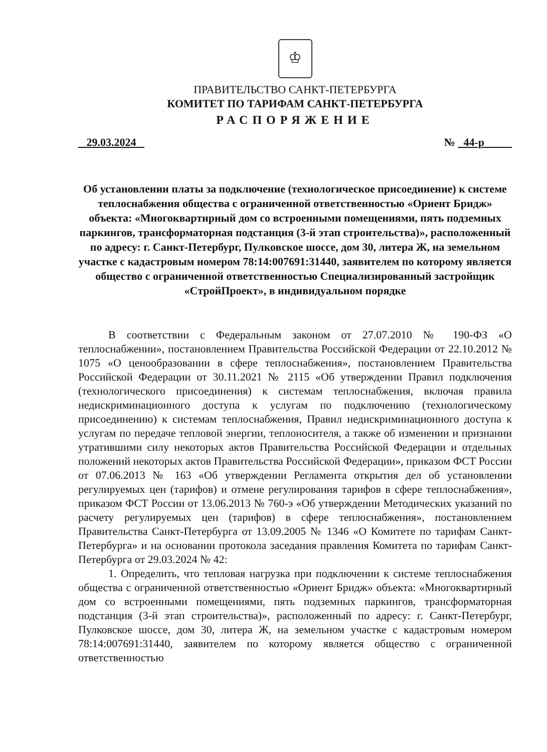♔
ПРАВИТЕЛЬСТВО САНКТ-ПЕТЕРБУРГА
КОМИТЕТ ПО ТАРИФАМ САНКТ-ПЕТЕРБУРГА
РАСПОРЯЖЕНИЕ
29.03.2024 № 44-р
Об установлении платы за подключение (технологическое присоединение) к системе теплоснабжения общества с ограниченной ответственностью «Ориент Бридж» объекта: «Многоквартирный дом со встроенными помещениями, пять подземных паркингов, трансформаторная подстанция (3-й этап строительства)», расположенный по адресу: г. Санкт-Петербург, Пулковское шоссе, дом 30, литера Ж, на земельном участке с кадастровым номером 78:14:007691:31440, заявителем по которому является общество с ограниченной ответственностью Специализированный застройщик «СтройПроект», в индивидуальном порядке
В соответствии с Федеральным законом от 27.07.2010 № 190-ФЗ «О теплоснабжении», постановлением Правительства Российской Федерации от 22.10.2012 № 1075 «О ценообразовании в сфере теплоснабжения», постановлением Правительства Российской Федерации от 30.11.2021 № 2115 «Об утверждении Правил подключения (технологического присоединения) к системам теплоснабжения, включая правила недискриминационного доступа к услугам по подключению (технологическому присоединению) к системам теплоснабжения, Правил недискриминационного доступа к услугам по передаче тепловой энергии, теплоносителя, а также об изменении и признании утратившими силу некоторых актов Правительства Российской Федерации и отдельных положений некоторых актов Правительства Российской Федерации», приказом ФСТ России от 07.06.2013 № 163 «Об утверждении Регламента открытия дел об установлении регулируемых цен (тарифов) и отмене регулирования тарифов в сфере теплоснабжения», приказом ФСТ России от 13.06.2013 № 760-э «Об утверждении Методических указаний по расчету регулируемых цен (тарифов) в сфере теплоснабжения», постановлением Правительства Санкт-Петербурга от 13.09.2005 № 1346 «О Комитете по тарифам Санкт-Петербурга» и на основании протокола заседания правления Комитета по тарифам Санкт-Петербурга от 29.03.2024 № 42:
1. Определить, что тепловая нагрузка при подключении к системе теплоснабжения общества с ограниченной ответственностью «Ориент Бридж» объекта: «Многоквартирный дом со встроенными помещениями, пять подземных паркингов, трансформаторная подстанция (3-й этап строительства)», расположенный по адресу: г. Санкт-Петербург, Пулковское шоссе, дом 30, литера Ж, на земельном участке с кадастровым номером 78:14:007691:31440, заявителем по которому является общество с ограниченной ответственностью